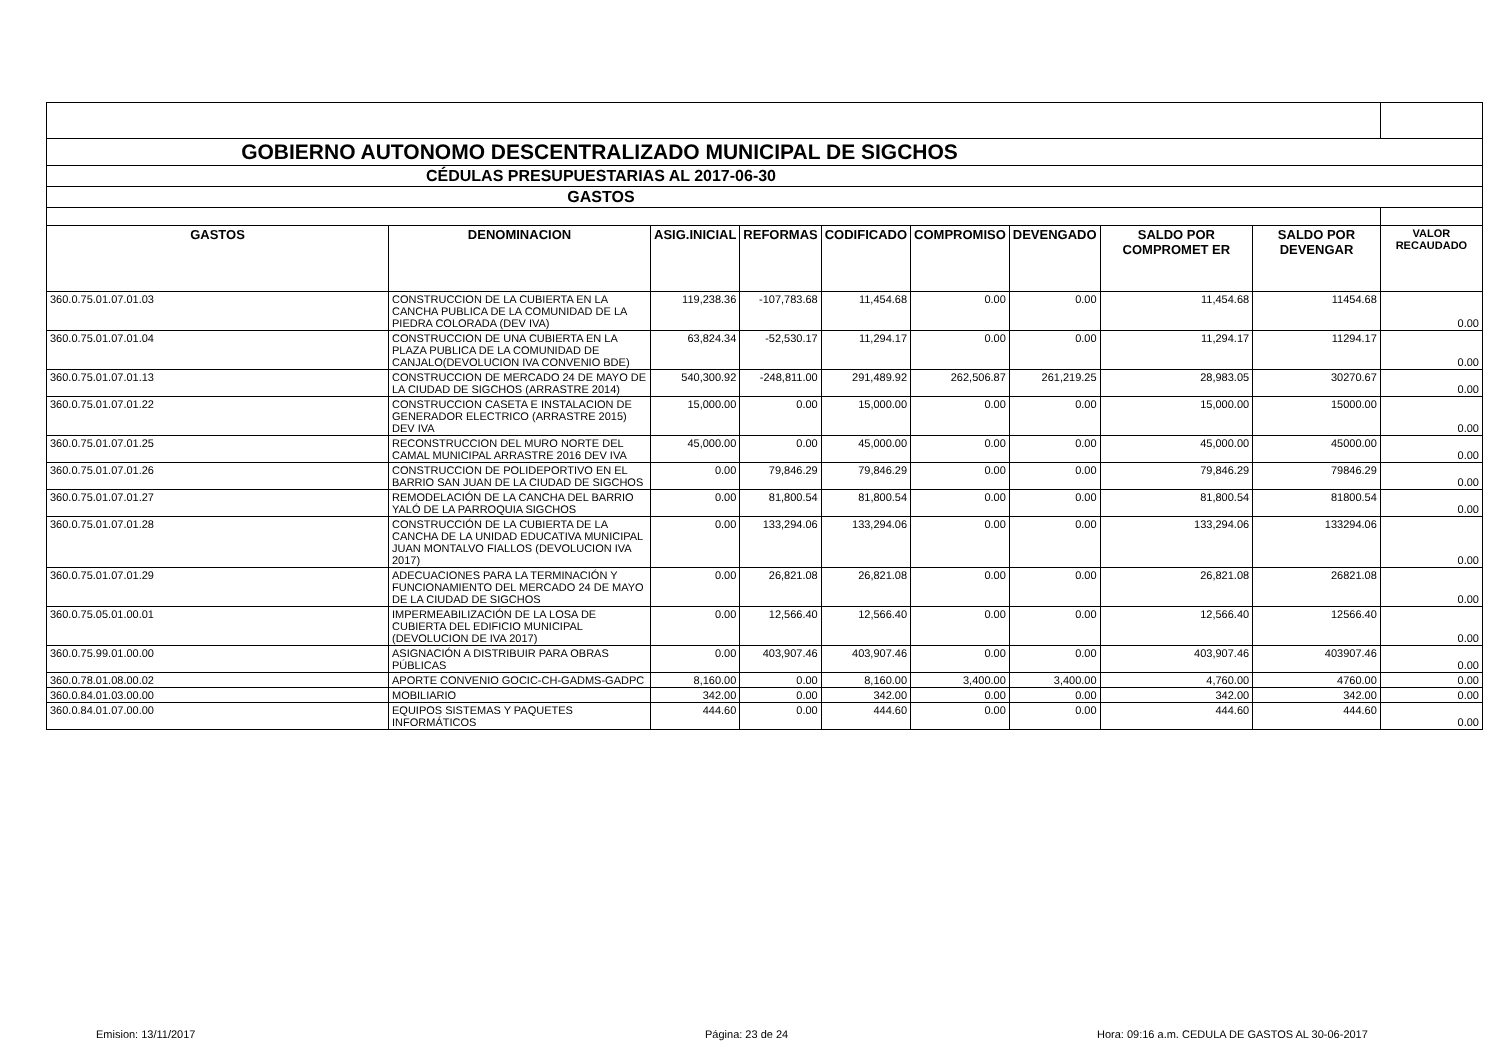| GOBIERNO AUTONOMO DESCENTRALIZADO MUNICIPAL DE SIGCHOS | | | | | | | | | |
| CÉDULAS PRESUPUESTARIAS AL 2017-06-30 | | | | | | | | | |
| GASTOS | | | | | | | | | |
| GASTOS | DENOMINACION | ASIG.INICIAL | REFORMAS | CODIFICADO | COMPROMISO | DEVENGADO | SALDO POR COMPROMET ER | SALDO POR DEVENGAR | VALOR RECAUDADO |
| 360.0.75.01.07.01.03 | CONSTRUCCION DE LA CUBIERTA EN LA CANCHA PUBLICA DE LA COMUNIDAD DE LA PIEDRA COLORADA (DEV IVA) | 119,238.36 | -107,783.68 | 11,454.68 | 0.00 | 0.00 | 11,454.68 | 11454.68 | 0.00 |
| 360.0.75.01.07.01.04 | CONSTRUCCION DE UNA CUBIERTA EN LA PLAZA PUBLICA DE LA COMUNIDAD DE CANJALO(DEVOLUCION IVA CONVENIO BDE) | 63,824.34 | -52,530.17 | 11,294.17 | 0.00 | 0.00 | 11,294.17 | 11294.17 | 0.00 |
| 360.0.75.01.07.01.13 | CONSTRUCCION DE MERCADO 24 DE MAYO DE LA CIUDAD DE SIGCHOS (ARRASTRE 2014) | 540,300.92 | -248,811.00 | 291,489.92 | 262,506.87 | 261,219.25 | 28,983.05 | 30270.67 | 0.00 |
| 360.0.75.01.07.01.22 | CONSTRUCCION CASETA E INSTALACION DE GENERADOR ELECTRICO (ARRASTRE 2015) DEV IVA | 15,000.00 | 0.00 | 15,000.00 | 0.00 | 0.00 | 15,000.00 | 15000.00 | 0.00 |
| 360.0.75.01.07.01.25 | RECONSTRUCCION DEL MURO NORTE DEL CAMAL MUNICIPAL ARRASTRE 2016 DEV IVA | 45,000.00 | 0.00 | 45,000.00 | 0.00 | 0.00 | 45,000.00 | 45000.00 | 0.00 |
| 360.0.75.01.07.01.26 | CONSTRUCCION DE POLIDEPORTIVO EN EL BARRIO SAN JUAN DE LA CIUDAD DE SIGCHOS | 0.00 | 79,846.29 | 79,846.29 | 0.00 | 0.00 | 79,846.29 | 79846.29 | 0.00 |
| 360.0.75.01.07.01.27 | REMODELACIÓN DE LA CANCHA DEL BARRIO YALÓ DE LA PARROQUIA SIGCHOS | 0.00 | 81,800.54 | 81,800.54 | 0.00 | 0.00 | 81,800.54 | 81800.54 | 0.00 |
| 360.0.75.01.07.01.28 | CONSTRUCCIÓN DE LA CUBIERTA DE LA CANCHA DE LA UNIDAD EDUCATIVA MUNICIPAL JUAN MONTALVO FIALLOS (DEVOLUCION IVA 2017) | 0.00 | 133,294.06 | 133,294.06 | 0.00 | 0.00 | 133,294.06 | 133294.06 | 0.00 |
| 360.0.75.01.07.01.29 | ADECUACIONES PARA LA TERMINACIÓN Y FUNCIONAMIENTO DEL MERCADO 24 DE MAYO DE LA CIUDAD DE SIGCHOS | 0.00 | 26,821.08 | 26,821.08 | 0.00 | 0.00 | 26,821.08 | 26821.08 | 0.00 |
| 360.0.75.05.01.00.01 | IMPERMEABILIZACIÓN DE LA LOSA DE CUBIERTA DEL EDIFICIO MUNICIPAL (DEVOLUCION DE IVA 2017) | 0.00 | 12,566.40 | 12,566.40 | 0.00 | 0.00 | 12,566.40 | 12566.40 | 0.00 |
| 360.0.75.99.01.00.00 | ASIGNACIÓN A DISTRIBUIR PARA OBRAS PÚBLICAS | 0.00 | 403,907.46 | 403,907.46 | 0.00 | 0.00 | 403,907.46 | 403907.46 | 0.00 |
| 360.0.78.01.08.00.02 | APORTE CONVENIO GOCIC-CH-GADMS-GADPC | 8,160.00 | 0.00 | 8,160.00 | 3,400.00 | 3,400.00 | 4,760.00 | 4760.00 | 0.00 |
| 360.0.84.01.03.00.00 | MOBILIARIO | 342.00 | 0.00 | 342.00 | 0.00 | 0.00 | 342.00 | 342.00 | 0.00 |
| 360.0.84.01.07.00.00 | EQUIPOS SISTEMAS Y PAQUETES INFORMÁTICOS | 444.60 | 0.00 | 444.60 | 0.00 | 0.00 | 444.60 | 444.60 | 0.00 |
Emision: 13/11/2017 Página: 23 de 24
Hora: 09:16 a.m. CEDULA DE GASTOS AL 30-06-2017